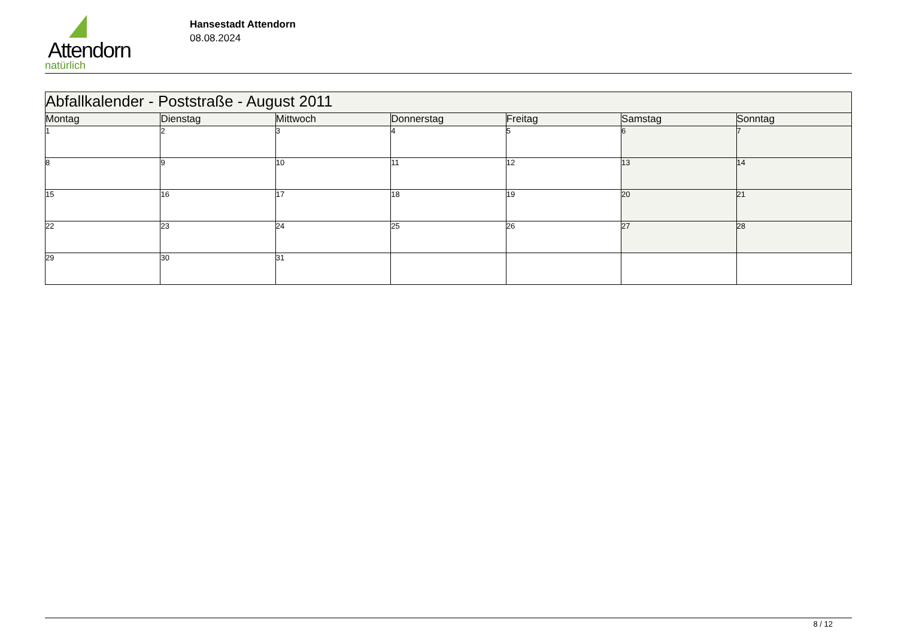Attendorn
natürlich
Hansestadt Attendorn
08.08.2024
| Abfallkalender - Poststraße - August 2011 | | | | | | |
| Montag | Dienstag | Mittwoch | Donnerstag | Freitag | Samstag | Sonntag |
| 1 | 2 | 3 | 4 | 5 | 6 | 7 |
| 8 | 9 | 10 | 11 | 12 | 13 | 14 |
| 15 | 16 | 17 | 18 | 19 | 20 | 21 |
| 22 | 23 | 24 | 25 | 26 | 27 | 28 |
| 29 | 30 | 31 | | | | |
8 / 12